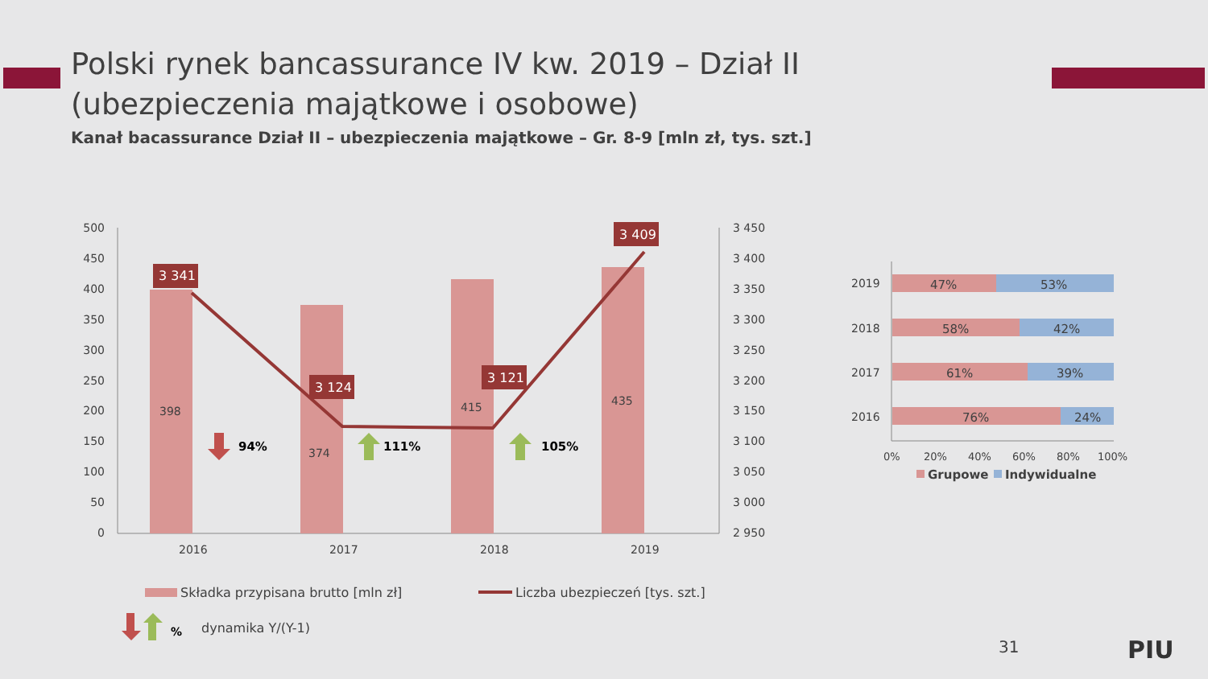Polski rynek bancassurance IV kw. 2019 – Dział II
(ubezpieczenia majątkowe i osobowe)
Kanał bacassurance Dział II – ubezpieczenia majątkowe – Gr. 8-9 [mln zł, tys. szt.]
500
450
400
350
300
250
200
150
100
50
0
3 450
3 400
3 350
3 300
3 250
3 200
3 150
3 100
3 050
3 000
2 950
398
374
415
435
3 341
3 124
3 121
3 409
94%
111%
105%
2016
2017
2018
2019
Składka przypisana brutto [mln zł]
Liczba ubezpieczeń [tys. szt.]
%
dynamika Y/(Y-1)
47%
53%
58%
42%
61%
39%
76%
24%
2019
2018
2017
2016
0%
20%
40%
60%
80%
100%
Grupowe
Indywidualne
PIU
31